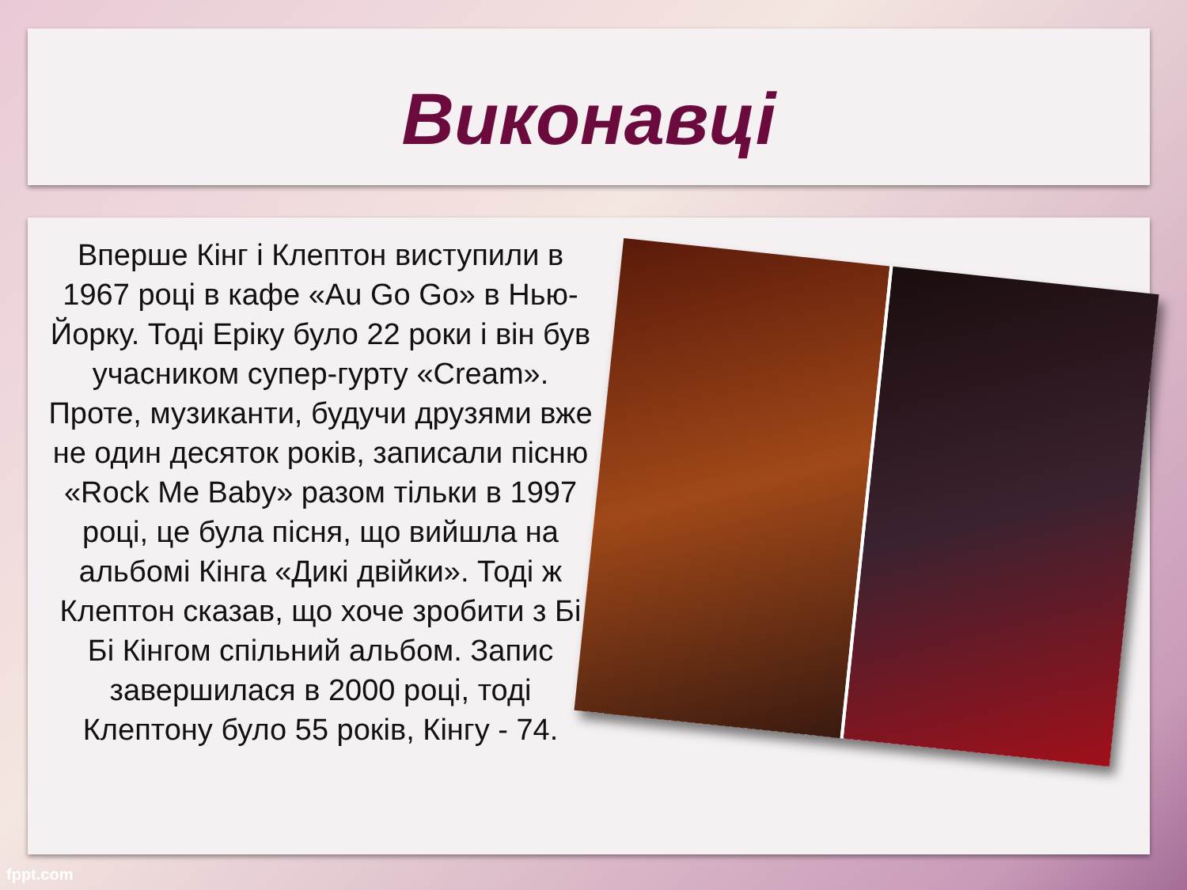Виконавці
Вперше Кінг і Клептон виступили в 1967 році в кафе «Au Go Go» в Нью-Йорку. Тоді Еріку було 22 роки і він був учасником супер-гурту «Cream». Проте, музиканти, будучи друзями вже не один десяток років, записали пісню «Rock Me Baby» разом тільки в 1997 році, це була пісня, що вийшла на альбомі Кінга «Дикі двійки». Тоді ж Клептон сказав, що хоче зробити з Бі Бі Кінгом спільний альбом. Запис завершилася в 2000 році, тоді Клептону було 55 років, Кінгу - 74.
fppt.com